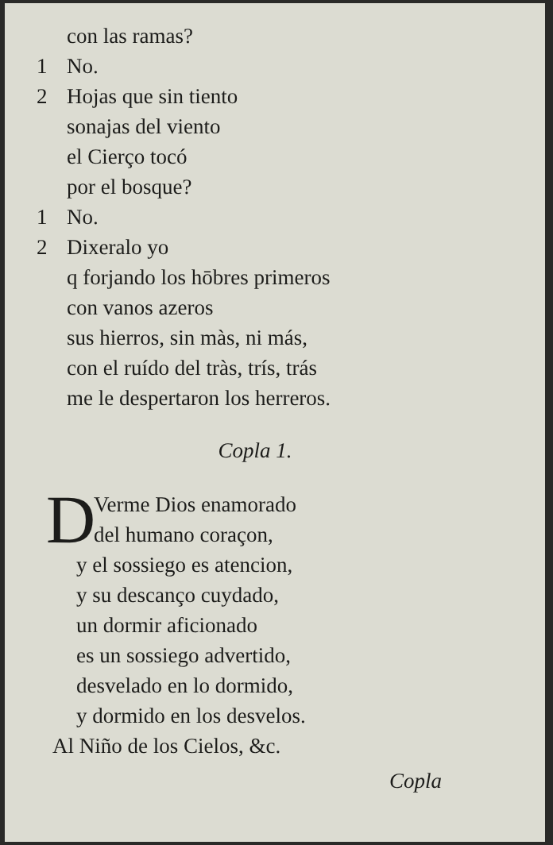con las ramas?
1 No.
2 Hojas que sin tiento
sonajas del viento
el Cierço tocó
por el bosque?
1 No.
2 Dixeralo yo
q forjando los hōbres primeros
con vanos azeros
sus hierros, sin màs, ni más,
con el ruído del tràs, trís, trás
me le despertaron los herreros.
Copla 1.
D
Verme Dios enamorado
del humano coraçon,
y el sossiego es atencion,
y su descanço cuydado,
un dormir aficionado
es un sossiego advertido,
desvelado en lo dormido,
y dormido en los desvelos.
Al Niño de los Cielos, &c.
Copla